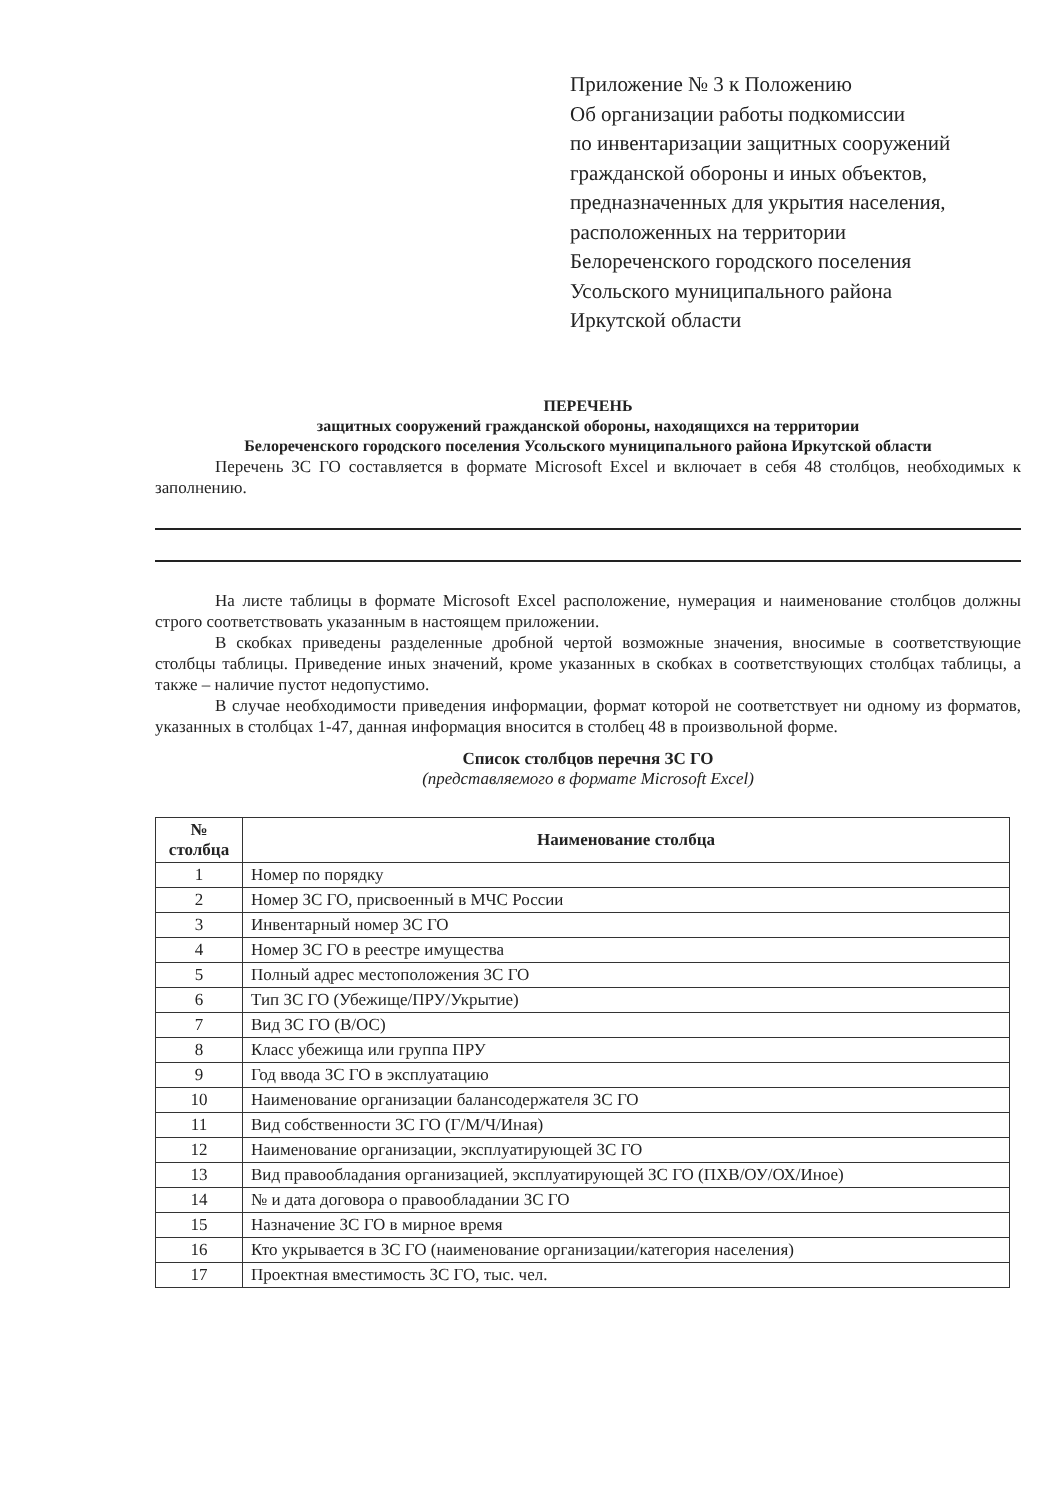Приложение № 3 к Положению
Об организации работы подкомиссии
по инвентаризации защитных сооружений
гражданской обороны и иных объектов,
предназначенных для укрытия населения,
расположенных на территории
Белореченского городского поселения
Усольского муниципального района
Иркутской области
ПЕРЕЧЕНЬ
защитных сооружений гражданской обороны, находящихся на территории
Белореченского городского поселения Усольского муниципального района Иркутской области
Перечень ЗС ГО составляется в формате Microsoft Excel и включает в себя 48 столбцов, необходимых к заполнению.
На листе таблицы в формате Microsoft Excel расположение, нумерация и наименование столбцов должны строго соответствовать указанным в настоящем приложении.
В скобках приведены разделенные дробной чертой возможные значения, вносимые в соответствующие столбцы таблицы. Приведение иных значений, кроме указанных в скобках в соответствующих столбцах таблицы, а также – наличие пустот недопустимо.
В случае необходимости приведения информации, формат которой не соответствует ни одному из форматов, указанных в столбцах 1-47, данная информация вносится в столбец 48 в произвольной форме.
Список столбцов перечня ЗС ГО
(представляемого в формате Microsoft Excel)
| № столбца | Наименование столбца |
| --- | --- |
| 1 | Номер по порядку |
| 2 | Номер ЗС ГО, присвоенный в МЧС России |
| 3 | Инвентарный номер ЗС ГО |
| 4 | Номер ЗС ГО в реестре имущества |
| 5 | Полный адрес местоположения ЗС ГО |
| 6 | Тип ЗС ГО (Убежище/ПРУ/Укрытие) |
| 7 | Вид ЗС ГО (В/ОС) |
| 8 | Класс убежища или группа ПРУ |
| 9 | Год ввода ЗС ГО в эксплуатацию |
| 10 | Наименование организации балансодержателя ЗС ГО |
| 11 | Вид собственности ЗС ГО (Г/М/Ч/Иная) |
| 12 | Наименование организации, эксплуатирующей ЗС ГО |
| 13 | Вид правообладания организацией, эксплуатирующей ЗС ГО (ПХВ/ОУ/ОХ/Иное) |
| 14 | № и дата договора о правообладании ЗС ГО |
| 15 | Назначение ЗС ГО в мирное время |
| 16 | Кто укрывается в ЗС ГО (наименование организации/категория населения) |
| 17 | Проектная вместимость ЗС ГО, тыс. чел. |